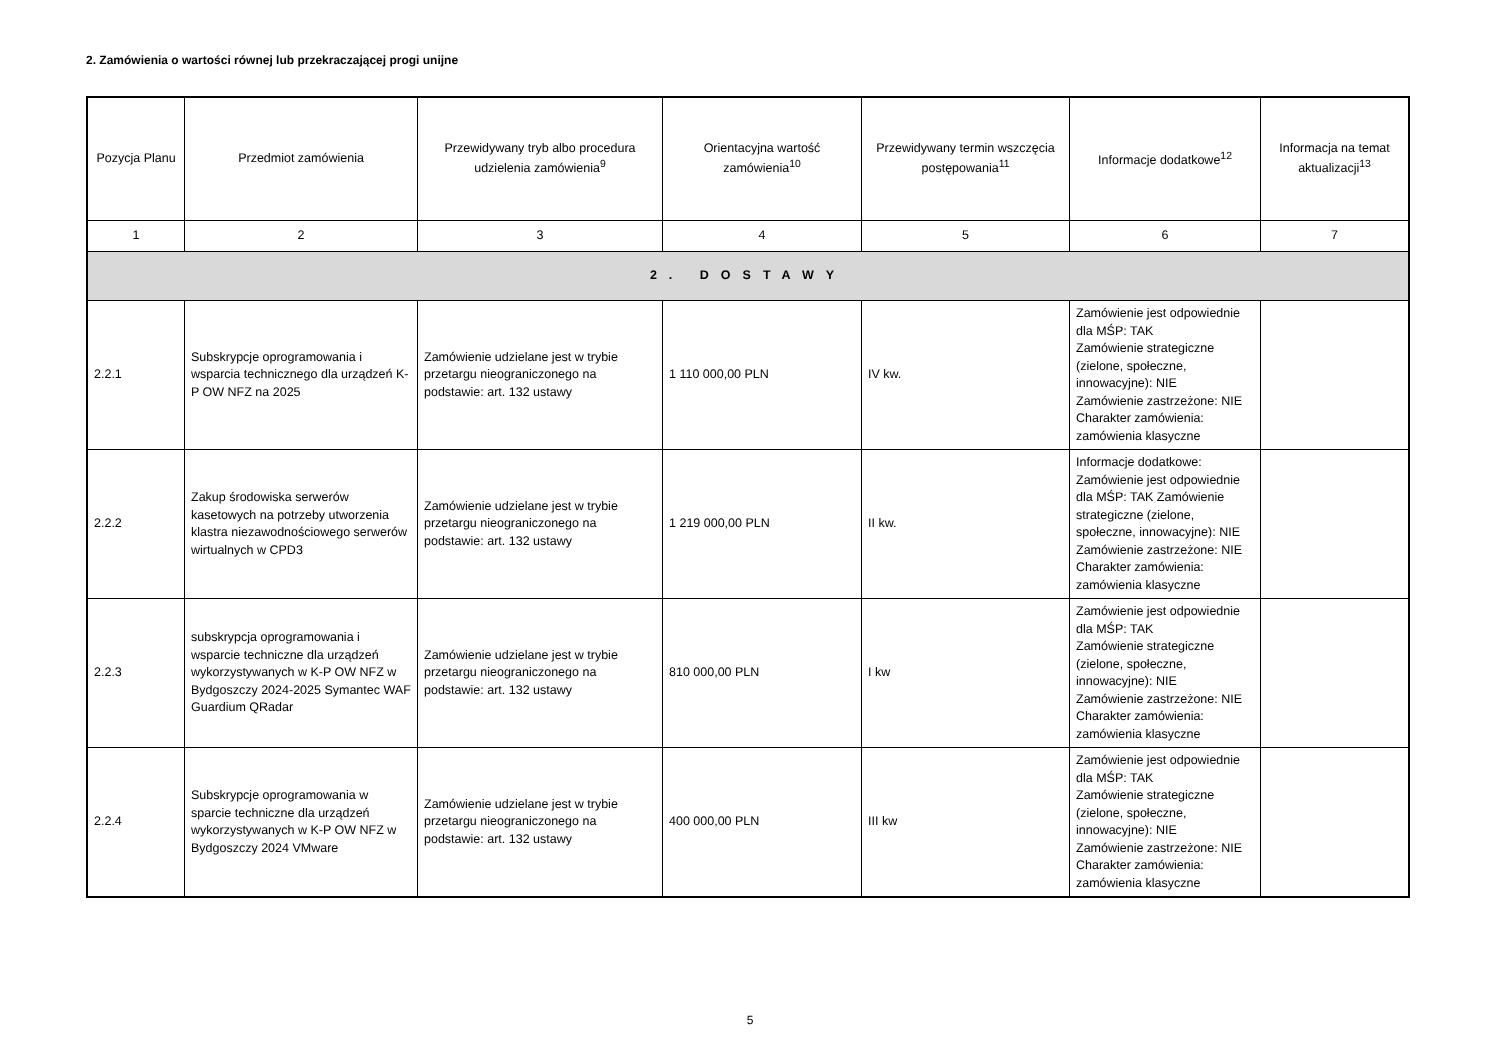2. Zamówienia o wartości równej lub przekraczającej progi unijne
| Pozycja Planu | Przedmiot zamówienia | Przewidywany tryb albo procedura udzielenia zamówienia<sup>9</sup> | Orientacyjna wartość zamówienia<sup>10</sup> | Przewidywany termin wszczęcia postępowania<sup>11</sup> | Informacje dodatkowe<sup>12</sup> | Informacja na temat aktualizacji<sup>13</sup> |
| --- | --- | --- | --- | --- | --- | --- |
| 1 | 2 | 3 | 4 | 5 | 6 | 7 |
| 2. DOSTAWY | | | | | | |
| 2.2.1 | Subskrypcje oprogramowania i wsparcia technicznego dla urządzeń K-P OW NFZ na 2025 | Zamówienie udzielane jest w trybie przetargu nieograniczonego na podstawie: art. 132 ustawy | 1 110 000,00 PLN | IV kw. | Zamówienie jest odpowiednie dla MŚP: TAK Zamówienie strategiczne (zielone, społeczne, innowacyjne): NIE Zamówienie zastrzeżone: NIE Charakter zamówienia: zamówienia klasyczne | |
| 2.2.2 | Zakup środowiska serwerów kasetowych na potrzeby utworzenia klastra niezawodnościowego serwerów wirtualnych w CPD3 | Zamówienie udzielane jest w trybie przetargu nieograniczonego na podstawie: art. 132 ustawy | 1 219 000,00 PLN | II kw. | Informacje dodatkowe: Zamówienie jest odpowiednie dla MŚP: TAK Zamówienie strategiczne (zielone, społeczne, innowacyjne): NIE Zamówienie zastrzeżone: NIE Charakter zamówienia: zamówienia klasyczne | |
| 2.2.3 | subskrypcja oprogramowania i wsparcie techniczne dla urządzeń wykorzystywanych w K-P OW NFZ w Bydgoszczy 2024-2025 Symantec WAF Guardium QRadar | Zamówienie udzielane jest w trybie przetargu nieograniczonego na podstawie: art. 132 ustawy | 810 000,00 PLN | I kw | Zamówienie jest odpowiednie dla MŚP: TAK Zamówienie strategiczne (zielone, społeczne, innowacyjne): NIE Zamówienie zastrzeżone: NIE Charakter zamówienia: zamówienia klasyczne | |
| 2.2.4 | Subskrypcje oprogramowania w sparcie techniczne dla urządzeń wykorzystywanych w K-P OW NFZ w Bydgoszczy 2024 VMware | Zamówienie udzielane jest w trybie przetargu nieograniczonego na podstawie: art. 132 ustawy | 400 000,00 PLN | III kw | Zamówienie jest odpowiednie dla MŚP: TAK Zamówienie strategiczne (zielone, społeczne, innowacyjne): NIE Zamówienie zastrzeżone: NIE Charakter zamówienia: zamówienia klasyczne | |
5